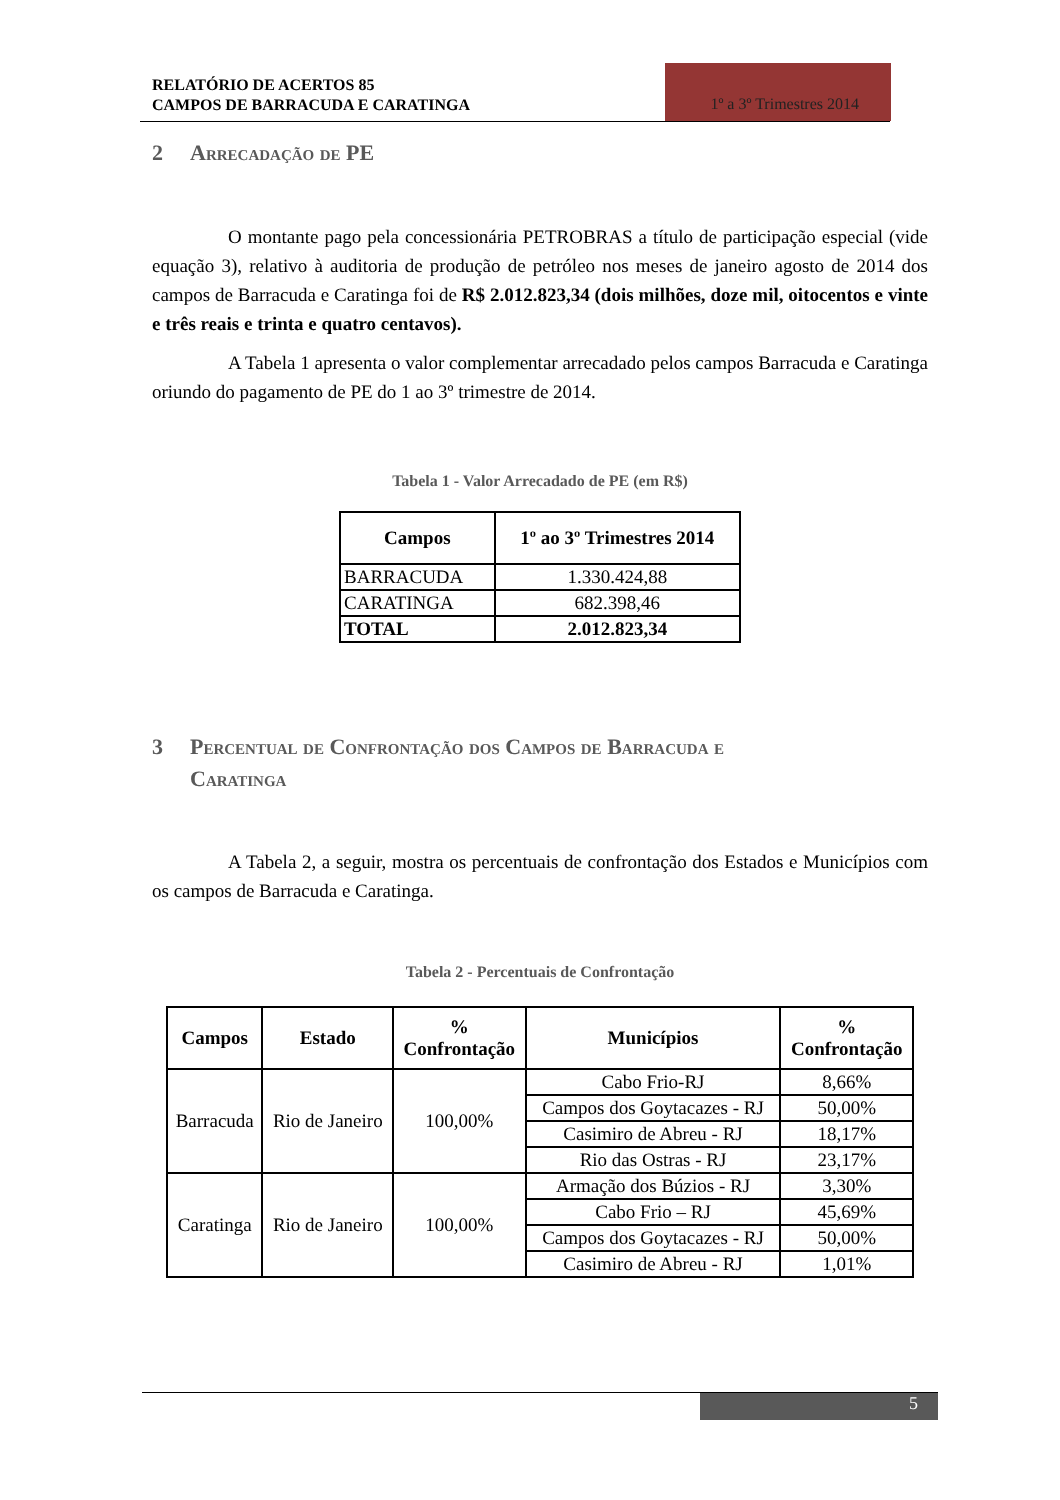RELATÓRIO DE ACERTOS 85
CAMPOS DE BARRACUDA E CARATINGA
1º a 3º Trimestres 2014
2 Arrecadação de PE
O montante pago pela concessionária PETROBRAS a título de participação especial (vide equação 3), relativo à auditoria de produção de petróleo nos meses de janeiro agosto de 2014 dos campos de Barracuda e Caratinga foi de R$ 2.012.823,34 (dois milhões, doze mil, oitocentos e vinte e três reais e trinta e quatro centavos).
A Tabela 1 apresenta o valor complementar arrecadado pelos campos Barracuda e Caratinga oriundo do pagamento de PE do 1 ao 3º trimestre de 2014.
Tabela 1 - Valor Arrecadado de PE (em R$)
| Campos | 1º ao 3º Trimestres 2014 |
| --- | --- |
| BARRACUDA | 1.330.424,88 |
| CARATINGA | 682.398,46 |
| TOTAL | 2.012.823,34 |
3 Percentual de Confrontação dos Campos de Barracuda e
Caratinga
A Tabela 2, a seguir, mostra os percentuais de confrontação dos Estados e Municípios com os campos de Barracuda e Caratinga.
Tabela 2 - Percentuais de Confrontação
| Campos | Estado | % Confrontação | Municípios | % Confrontação |
| --- | --- | --- | --- | --- |
| Barracuda | Rio de Janeiro | 100,00% | Cabo Frio-RJ | 8,66% |
| | | | Campos dos Goytacazes - RJ | 50,00% |
| | | | Casimiro de Abreu - RJ | 18,17% |
| | | | Rio das Ostras - RJ | 23,17% |
| Caratinga | Rio de Janeiro | 100,00% | Armação dos Búzios - RJ | 3,30% |
| | | | Cabo Frio – RJ | 45,69% |
| | | | Campos dos Goytacazes - RJ | 50,00% |
| | | | Casimiro de Abreu - RJ | 1,01% |
5